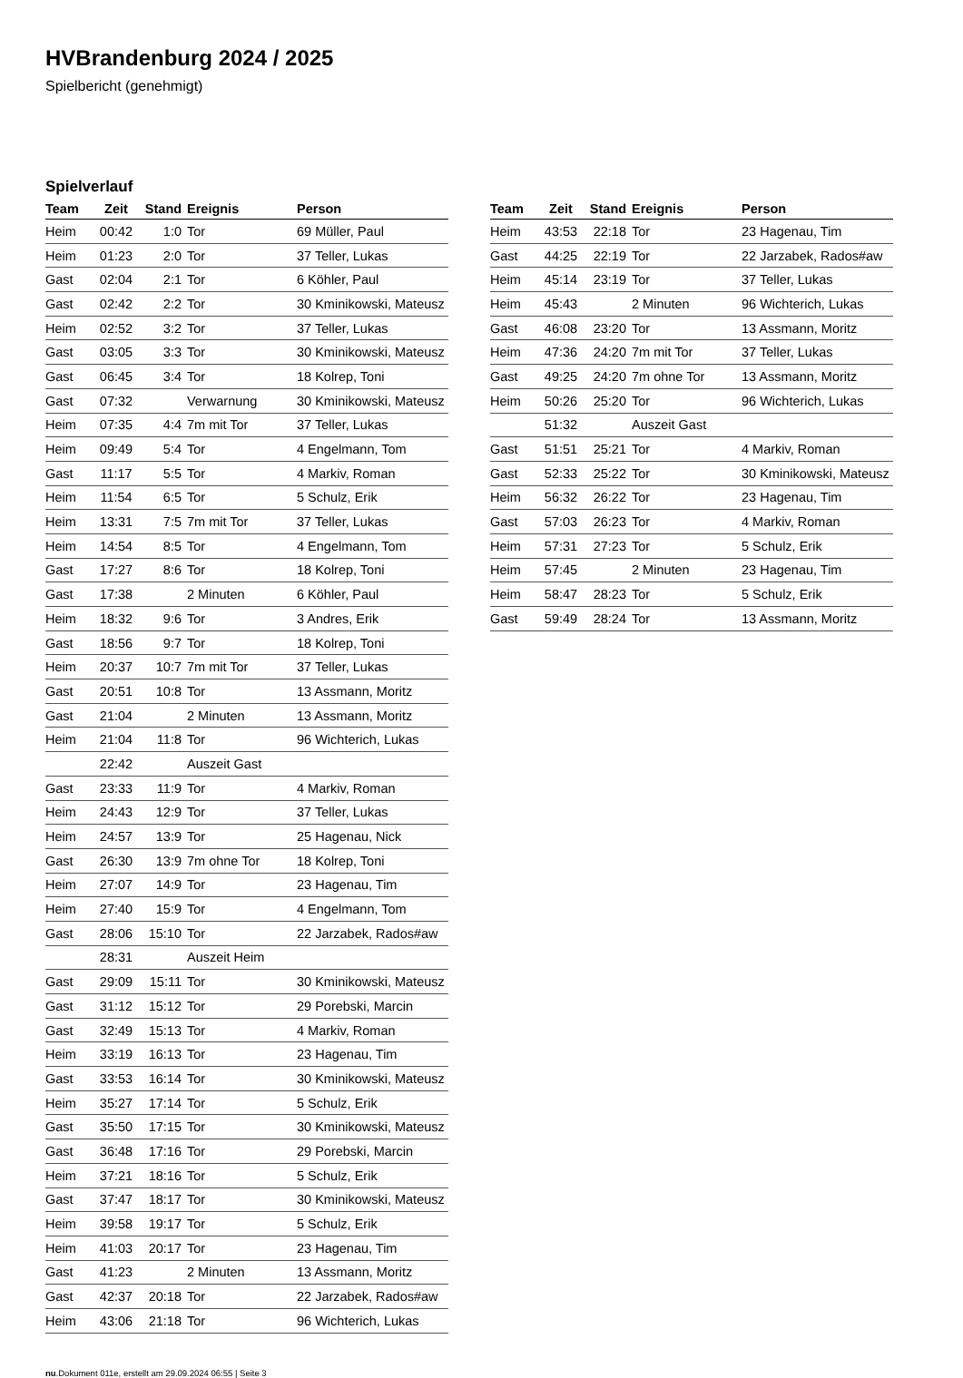HVBrandenburg 2024 / 2025
Spielbericht (genehmigt)
Spielverlauf
| Team | Zeit | Stand | Ereignis | Person |
| --- | --- | --- | --- | --- |
| Heim | 00:42 | 1:0 | Tor | 69 Müller, Paul |
| Heim | 01:23 | 2:0 | Tor | 37 Teller, Lukas |
| Gast | 02:04 | 2:1 | Tor | 6 Köhler, Paul |
| Gast | 02:42 | 2:2 | Tor | 30 Kminikowski, Mateusz |
| Heim | 02:52 | 3:2 | Tor | 37 Teller, Lukas |
| Gast | 03:05 | 3:3 | Tor | 30 Kminikowski, Mateusz |
| Gast | 06:45 | 3:4 | Tor | 18 Kolrep, Toni |
| Gast | 07:32 | | Verwarnung | 30 Kminikowski, Mateusz |
| Heim | 07:35 | 4:4 | 7m mit Tor | 37 Teller, Lukas |
| Heim | 09:49 | 5:4 | Tor | 4 Engelmann, Tom |
| Gast | 11:17 | 5:5 | Tor | 4 Markiv, Roman |
| Heim | 11:54 | 6:5 | Tor | 5 Schulz, Erik |
| Heim | 13:31 | 7:5 | 7m mit Tor | 37 Teller, Lukas |
| Heim | 14:54 | 8:5 | Tor | 4 Engelmann, Tom |
| Gast | 17:27 | 8:6 | Tor | 18 Kolrep, Toni |
| Gast | 17:38 | | 2 Minuten | 6 Köhler, Paul |
| Heim | 18:32 | 9:6 | Tor | 3 Andres, Erik |
| Gast | 18:56 | 9:7 | Tor | 18 Kolrep, Toni |
| Heim | 20:37 | 10:7 | 7m mit Tor | 37 Teller, Lukas |
| Gast | 20:51 | 10:8 | Tor | 13 Assmann, Moritz |
| Gast | 21:04 | | 2 Minuten | 13 Assmann, Moritz |
| Heim | 21:04 | 11:8 | Tor | 96 Wichterich, Lukas |
| | 22:42 | | Auszeit Gast | |
| Gast | 23:33 | 11:9 | Tor | 4 Markiv, Roman |
| Heim | 24:43 | 12:9 | Tor | 37 Teller, Lukas |
| Heim | 24:57 | 13:9 | Tor | 25 Hagenau, Nick |
| Gast | 26:30 | 13:9 | 7m ohne Tor | 18 Kolrep, Toni |
| Heim | 27:07 | 14:9 | Tor | 23 Hagenau, Tim |
| Heim | 27:40 | 15:9 | Tor | 4 Engelmann, Tom |
| Gast | 28:06 | 15:10 | Tor | 22 Jarzabek, Rados#aw |
| | 28:31 | | Auszeit Heim | |
| Gast | 29:09 | 15:11 | Tor | 30 Kminikowski, Mateusz |
| Gast | 31:12 | 15:12 | Tor | 29 Porebski, Marcin |
| Gast | 32:49 | 15:13 | Tor | 4 Markiv, Roman |
| Heim | 33:19 | 16:13 | Tor | 23 Hagenau, Tim |
| Gast | 33:53 | 16:14 | Tor | 30 Kminikowski, Mateusz |
| Heim | 35:27 | 17:14 | Tor | 5 Schulz, Erik |
| Gast | 35:50 | 17:15 | Tor | 30 Kminikowski, Mateusz |
| Gast | 36:48 | 17:16 | Tor | 29 Porebski, Marcin |
| Heim | 37:21 | 18:16 | Tor | 5 Schulz, Erik |
| Gast | 37:47 | 18:17 | Tor | 30 Kminikowski, Mateusz |
| Heim | 39:58 | 19:17 | Tor | 5 Schulz, Erik |
| Heim | 41:03 | 20:17 | Tor | 23 Hagenau, Tim |
| Gast | 41:23 | | 2 Minuten | 13 Assmann, Moritz |
| Gast | 42:37 | 20:18 | Tor | 22 Jarzabek, Rados#aw |
| Heim | 43:06 | 21:18 | Tor | 96 Wichterich, Lukas |
| Team | Zeit | Stand | Ereignis | Person |
| --- | --- | --- | --- | --- |
| Heim | 43:53 | 22:18 | Tor | 23 Hagenau, Tim |
| Gast | 44:25 | 22:19 | Tor | 22 Jarzabek, Rados#aw |
| Heim | 45:14 | 23:19 | Tor | 37 Teller, Lukas |
| Heim | 45:43 | | 2 Minuten | 96 Wichterich, Lukas |
| Gast | 46:08 | 23:20 | Tor | 13 Assmann, Moritz |
| Heim | 47:36 | 24:20 | 7m mit Tor | 37 Teller, Lukas |
| Gast | 49:25 | 24:20 | 7m ohne Tor | 13 Assmann, Moritz |
| Heim | 50:26 | 25:20 | Tor | 96 Wichterich, Lukas |
| | 51:32 | | Auszeit Gast | |
| Gast | 51:51 | 25:21 | Tor | 4 Markiv, Roman |
| Gast | 52:33 | 25:22 | Tor | 30 Kminikowski, Mateusz |
| Heim | 56:32 | 26:22 | Tor | 23 Hagenau, Tim |
| Gast | 57:03 | 26:23 | Tor | 4 Markiv, Roman |
| Heim | 57:31 | 27:23 | Tor | 5 Schulz, Erik |
| Heim | 57:45 | | 2 Minuten | 23 Hagenau, Tim |
| Heim | 58:47 | 28:23 | Tor | 5 Schulz, Erik |
| Gast | 59:49 | 28:24 | Tor | 13 Assmann, Moritz |
nu.Dokument 011e, erstellt am 29.09.2024 06:55 | Seite 3